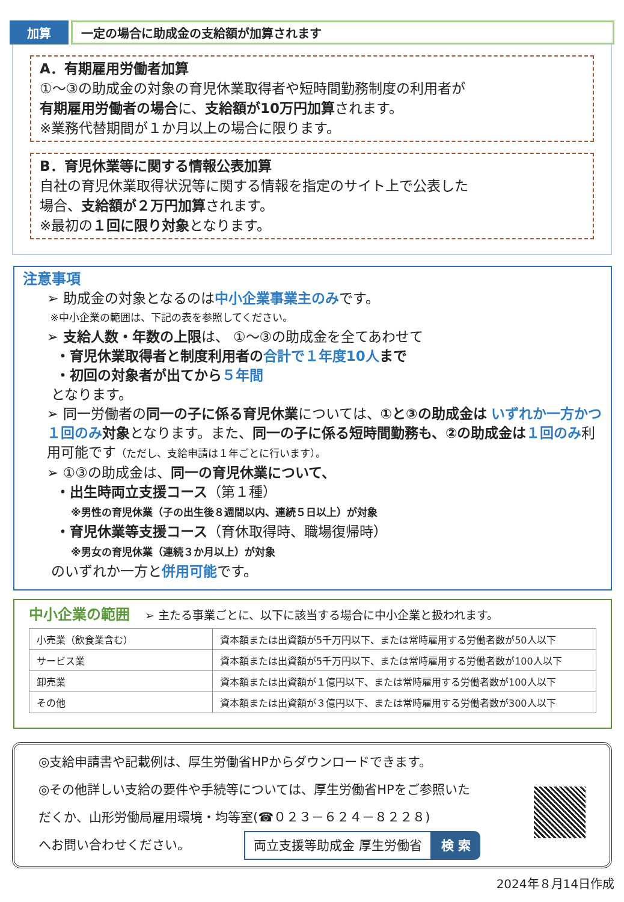加算 一定の場合に助成金の支給額が加算されます
A．有期雇用労働者加算
①～③の助成金の対象の育児休業取得者や短時間勤務制度の利用者が
有期雇用労働者の場合に、支給額が10万円加算されます。
※業務代替期間が１か月以上の場合に限ります。
B．育児休業等に関する情報公表加算
自社の育児休業取得状況等に関する情報を指定のサイト上で公表した
場合、支給額が２万円加算されます。
※最初の１回に限り対象となります。
注意事項
➢ 助成金の対象となるのは中小企業事業主のみです。
※中小企業の範囲は、下記の表を参照してください。
➢ 支給人数・年数の上限は、 ①～③の助成金を全てあわせて
・育児休業取得者と制度利用者の 合計で１年度10人 まで
・初回の対象者が出てから ５年間
となります。
➢ 同一労働者の同一の子に係る育児休業については、①と③の助成金は いずれか一方かつ１回のみ 対象となります。また、同一の子に係る短時間勤務も、②の助成金は １回のみ利用可能です（ただし、支給申請は１年ごとに行います）。
➢ ①③の助成金は、同一の育児休業について、
・出生時両立支援コース（第１種）
※男性の育児休業（子の出生後８週間以内、連続５日以上）が対象
・育児休業等支援コース（育休取得時、職場復帰時）
※男女の育児休業（連続３か月以上）が対象
のいずれか一方と併用可能です。
中小企業の範囲 ➢ 主たる事業ごとに、以下に該当する場合に中小企業と扱われます。
| 小売業（飲食業含む） | 資本額または出資額が5千万円以下、または常時雇用する労働者数が50人以下 |
| サービス業 | 資本額または出資額が5千万円以下、または常時雇用する労働者数が100人以下 |
| 卸売業 | 資本額または出資額が１億円以下、または常時雇用する労働者数が100人以下 |
| その他 | 資本額または出資額が３億円以下、または常時雇用する労働者数が300人以下 |
◎支給申請書や記載例は、厚生労働省HPからダウンロードできます。
◎その他詳しい支給の要件や手続等については、厚生労働省HPをご参照いた
だくか、山形労働局雇用環境・均等室(☎０２３－６２４－８２２８)
へお問い合わせください。 両立支援等助成金 厚生労働省 検 索
2024年８月14日作成